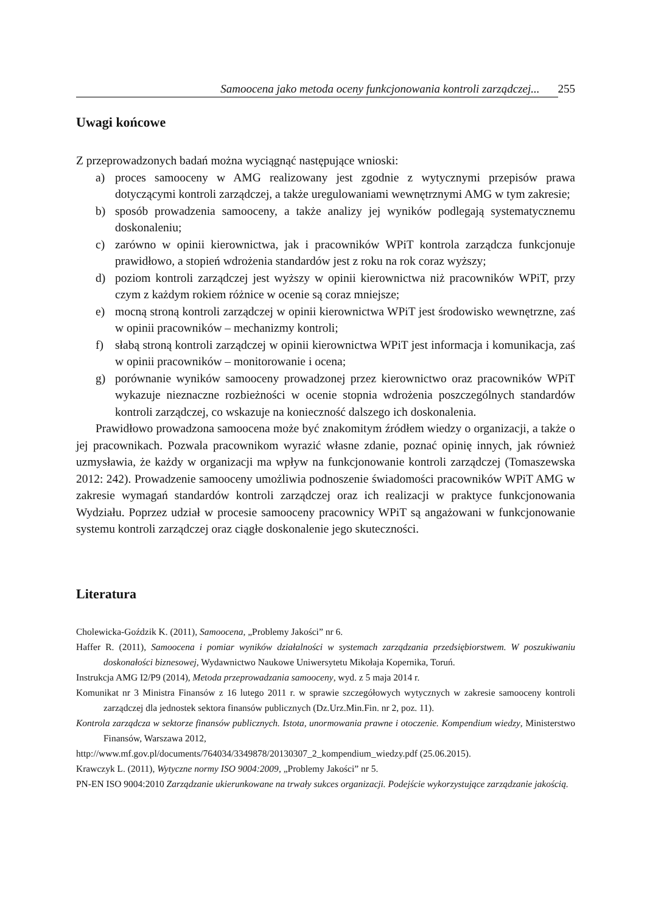Samoocena jako metoda oceny funkcjonowania kontroli zarządczej... 255
Uwagi końcowe
Z przeprowadzonych badań można wyciągnąć następujące wnioski:
a) proces samooceny w AMG realizowany jest zgodnie z wytycznymi przepisów prawa dotyczącymi kontroli zarządczej, a także uregulowaniami wewnętrznymi AMG w tym zakresie;
b) sposób prowadzenia samooceny, a także analizy jej wyników podlegają systematycznemu doskonaleniu;
c) zarówno w opinii kierownictwa, jak i pracowników WPiT kontrola zarządcza funkcjonuje prawidłowo, a stopień wdrożenia standardów jest z roku na rok coraz wyższy;
d) poziom kontroli zarządczej jest wyższy w opinii kierownictwa niż pracowników WPiT, przy czym z każdym rokiem różnice w ocenie są coraz mniejsze;
e) mocną stroną kontroli zarządczej w opinii kierownictwa WPiT jest środowisko wewnętrzne, zaś w opinii pracowników – mechanizmy kontroli;
f) słabą stroną kontroli zarządczej w opinii kierownictwa WPiT jest informacja i komunikacja, zaś w opinii pracowników – monitorowanie i ocena;
g) porównanie wyników samooceny prowadzonej przez kierownictwo oraz pracowników WPiT wykazuje nieznaczne rozbieżności w ocenie stopnia wdrożenia poszczególnych standardów kontroli zarządczej, co wskazuje na konieczność dalszego ich doskonalenia.
Prawidłowo prowadzona samoocena może być znakomitym źródłem wiedzy o organizacji, a także o jej pracownikach. Pozwala pracownikom wyrazić własne zdanie, poznać opinię innych, jak również uzmysławia, że każdy w organizacji ma wpływ na funkcjonowanie kontroli zarządczej (Tomaszewska 2012: 242). Prowadzenie samooceny umożliwia podnoszenie świadomości pracowników WPiT AMG w zakresie wymagań standardów kontroli zarządczej oraz ich realizacji w praktyce funkcjonowania Wydziału. Poprzez udział w procesie samooceny pracownicy WPiT są angażowani w funkcjonowanie systemu kontroli zarządczej oraz ciągłe doskonalenie jego skuteczności.
Literatura
Cholewicka-Goździk K. (2011), Samoocena, „Problemy Jakości” nr 6.
Haffer R. (2011), Samoocena i pomiar wyników działalności w systemach zarządzania przedsiębiorstwem. W poszukiwaniu doskonałości biznesowej, Wydawnictwo Naukowe Uniwersytetu Mikołaja Kopernika, Toruń.
Instrukcja AMG I2/P9 (2014), Metoda przeprowadzania samooceny, wyd. z 5 maja 2014 r.
Komunikat nr 3 Ministra Finansów z 16 lutego 2011 r. w sprawie szczegółowych wytycznych w zakresie samooceny kontroli zarządczej dla jednostek sektora finansów publicznych (Dz.Urz.Min.Fin. nr 2, poz. 11).
Kontrola zarządcza w sektorze finansów publicznych. Istota, unormowania prawne i otoczenie. Kompendium wiedzy, Ministerstwo Finansów, Warszawa 2012,
http://www.mf.gov.pl/documents/764034/3349878/20130307_2_kompendium_wiedzy.pdf (25.06.2015).
Krawczyk L. (2011), Wytyczne normy ISO 9004:2009, „Problemy Jakości” nr 5.
PN-EN ISO 9004:2010 Zarządzanie ukierunkowane na trwały sukces organizacji. Podejście wykorzystujące zarządzanie jakością.